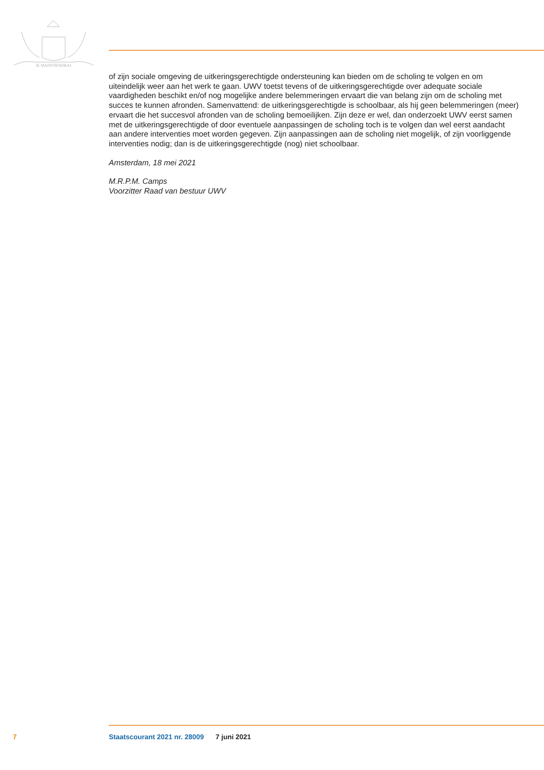JE MAINTIENDRAI
of zijn sociale omgeving de uitkeringsgerechtigde ondersteuning kan bieden om de scholing te volgen en om uiteindelijk weer aan het werk te gaan. UWV toetst tevens of de uitkeringsgerechtigde over adequate sociale vaardigheden beschikt en/of nog mogelijke andere belemmeringen ervaart die van belang zijn om de scholing met succes te kunnen afronden. Samenvattend: de uitkeringsgerechtigde is schoolbaar, als hij geen belemmeringen (meer) ervaart die het succesvol afronden van de scholing bemoeilijken. Zijn deze er wel, dan onderzoekt UWV eerst samen met de uitkeringsgerechtigde of door eventuele aanpassingen de scholing toch is te volgen dan wel eerst aandacht aan andere interventies moet worden gegeven. Zijn aanpassingen aan de scholing niet mogelijk, of zijn voorliggende interventies nodig; dan is de uitkeringsgerechtigde (nog) niet schoolbaar.
Amsterdam, 18 mei 2021
M.R.P.M. Camps
Voorzitter Raad van bestuur UWV
7 Staatscourant 2021 nr. 28009 7 juni 2021